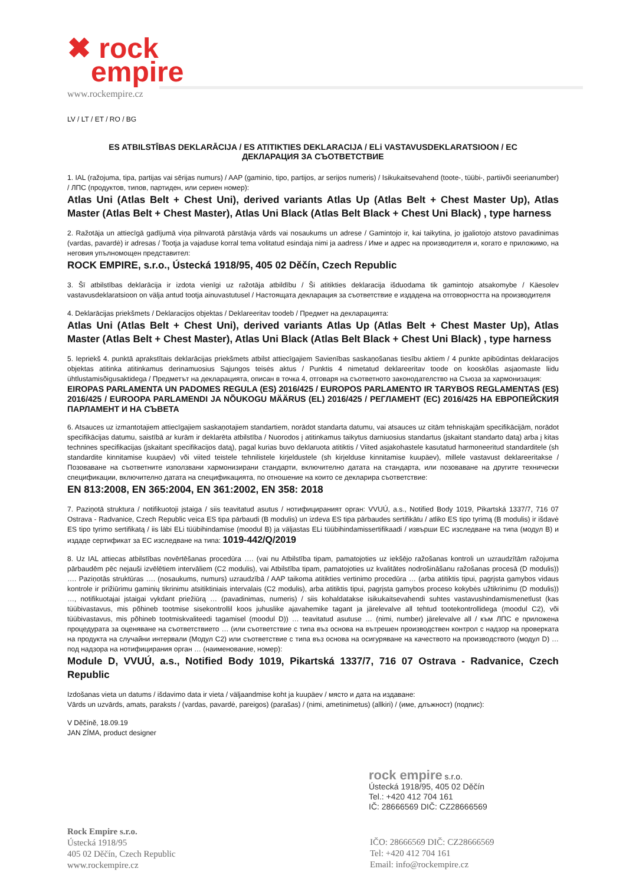✖ rock
empire
www.rockempire.cz
LV / LT / ET / RO / BG
ES ATBILSTĪBAS DEKLARĀCIJA / ES ATITIKTIES DEKLARACIJA / ELi VASTAVUSDEKLARATSIOON / EC
ДЕКЛАРАЦИЯ ЗА СЪОТВЕТСТВИЕ
1. IAL (ražojuma, tipa, partijas vai sērijas numurs) / AAP (gaminio, tipo, partijos, ar serijos numeris) / Isikukaitsevahend (toote-, tüübi-, partiivõi seerianumber) / ЛПС (продуктов, типов, партиден, или сериен номер):
Atlas Uni (Atlas Belt + Chest Uni), derived variants Atlas Up (Atlas Belt + Chest Master Up), Atlas Master (Atlas Belt + Chest Master), Atlas Uni Black (Atlas Belt Black + Chest Uni Black) , type harness
2. Ražotāja un attiecīgā gadījumā viņa pilnvarotā pārstāvja vārds vai nosaukums un adrese / Gamintojo ir, kai taikytina, jo įgaliotojo atstovo pavadinimas (vardas, pavardė) ir adresas / Tootja ja vajaduse korral tema volitatud esindaja nimi ja aadress / Име и адрес на производителя и, когато е приложимо, на неговия упълномощен представител:
ROCK EMPIRE, s.r.o., Ústecká 1918/95, 405 02 Děčín, Czech Republic
3. Šī atbilstības deklarācija ir izdota vienīgi uz ražotāja atbildību / Ši atitikties deklaracija išduodama tik gamintojo atsakomybe / Käesolev vastavusdeklaratsioon on välja antud tootja ainuvastutusel / Настоящата декларация за съответствие е издадена на отговорността на производителя
4. Deklarācijas priekšmets / Deklaracijos objektas / Deklareeritav toodeb / Предмет на декларацията:
Atlas Uni (Atlas Belt + Chest Uni), derived variants Atlas Up (Atlas Belt + Chest Master Up), Atlas Master (Atlas Belt + Chest Master), Atlas Uni Black (Atlas Belt Black + Chest Uni Black) , type harness
5. Iepriekš 4. punktā aprakstītais deklarācijas priekšmets atbilst attiecīgajiem Savienības saskaņošanas tiesību aktiem / 4 punkte apibūdintas deklaracijos objektas atitinka atitinkamus derinamuosius Sąjungos teisės aktus / Punktis 4 nimetatud deklareeritav toode on kooskõlas asjaomaste liidu ühtlustamisõigusaktidega / Предметът на декларацията, описан в точка 4, отговаря на съответното законодателство на Съюза за хармонизация:
EIROPAS PARLAMENTA UN PADOMES REGULA (ES) 2016/425 / EUROPOS PARLAMENTO IR TARYBOS REGLAMENTAS (ES) 2016/425 / EUROOPA PARLAMENDI JA NÕUKOGU MÄÄRUS (EL) 2016/425 / РЕГЛАМЕНТ (ЕС) 2016/425 НА ЕВРОПЕЙСКИЯ ПАРЛАМЕНТ И НА СЪВЕТА
6. Atsauces uz izmantotajiem attiecīgajiem saskaņotajiem standartiem, norādot standarta datumu, vai atsauces uz citām tehniskajām specifikācijām, norādot specifikācijas datumu, saistībā ar kurām ir deklarēta atbilstība / Nuorodos į atitinkamus taikytus darniuosius standartus (įskaitant standarto datą) arba į kitas technines specifikacijas (įskaitant specifikacijos datą), pagal kurias buvo deklaruota atitiktis / Viited asjakohastele kasutatud harmoneeritud standarditele (sh standardite kinnitamise kuupäev) või viited teistele tehnilistele kirjeldustele (sh kirjelduse kinnitamise kuupäev), millele vastavust deklareeritakse / Позоваване на съответните използвани хармонизирани стандарти, включително датата на стандарта, или позоваване на другите технически спецификации, включително датата на спецификацията, по отношение на които се декларира съответствие:
EN 813:2008, EN 365:2004, EN 361:2002, EN 358: 2018
7. Paziņotā struktura / notifikuotoji įstaiga / siis teavitatud asutus / нотифицираният орган: VVUÚ, a.s., Notified Body 1019, Pikartská 1337/7, 716 07 Ostrava - Radvanice, Czech Republic veica ES tipa pārbaudi (B modulis) un izdeva ES tipa pārbaudes sertifikātu / atliko ES tipo tyrimą (B modulis) ir išdavė ES tipo tyrimo sertifikatą / iis läbi ELi tüübihindamise (moodul B) ja väljastas ELi tüübihindamissertifikaadi / извърши ЕС изследване на типа (модул B) и издаде сертификат за ЕС изследване на типа: 1019-442/Q/2019
8. Uz IAL attiecas atbilstības novērtēšanas procedūra …. (vai nu Atbilstība tipam, pamatojoties uz iekšējo ražošanas kontroli un uzraudzītām ražojuma pārbaudēm pēc nejauši izvēlētiem intervāliem (C2 modulis), vai Atbilstība tipam, pamatojoties uz kvalitātes nodrošināšanu ražošanas procesā (D modulis)) …. Paziņotās struktūras …. (nosaukums, numurs) uzraudzībā / AAP taikoma atitikties vertinimo procedūra … (arba atitiktis tipui, pagrįsta gamybos vidaus kontrole ir prižiūrimu gaminių tikrinimu atsitiktiniais intervalais (C2 modulis), arba atitiktis tipui, pagrįsta gamybos proceso kokybės užtikrinimu (D modulis)) …, notifikuotajai įstaigai vykdant priežiūrą … (pavadinimas, numeris) / siis kohaldatakse isikukaitsevahendi suhtes vastavushindamismenetlust (kas tüübivastavus, mis põhineb tootmise sisekontrollil koos juhuslike ajavahemike tagant ja järelevalve all tehtud tootekontrollidega (moodul C2), või tüübivastavus, mis põhineb tootmiskvaliteedi tagamisel (moodul D)) … teavitatud asutuse … (nimi, number) järelevalve all / към ЛПС е приложена процедурата за оценяване на съответствието … (или съответствие с типа въз основа на вътрешен производствен контрол с надзор на проверката на продукта на случайни интервали (Модул C2) или съответствие с типа въз основа на осигуряване на качеството на производството (модул D) … под надзора на нотифицирания орган … (наименование, номер):
Module D, VVUÚ, a.s., Notified Body 1019, Pikartská 1337/7, 716 07 Ostrava - Radvanice, Czech Republic
Izdošanas vieta un datums / išdavimo data ir vieta / väljaandmise koht ja kuupäev / място и дата на издаване:
Vārds un uzvārds, amats, paraksts / (vardas, pavardė, pareigos) (parašas) / (nimi, ametinimetus) (allkiri) / (име, длъжност) (подпис):
V Děčíně, 18.09.19
JAN ZÍMA, product designer
rock empire s.r.o.
Ústecká 1918/95, 405 02 Děčín
Tel.: +420 412 704 161
IČ: 28666569 DIČ: CZ28666569
Rock Empire s.r.o.
Ústecká 1918/95
405 02 Děčín, Czech Republic
www.rockempire.cz
IČO: 28666569 DIČ: CZ28666569
Tel: +420 412 704 161
Email: info@rockempire.cz